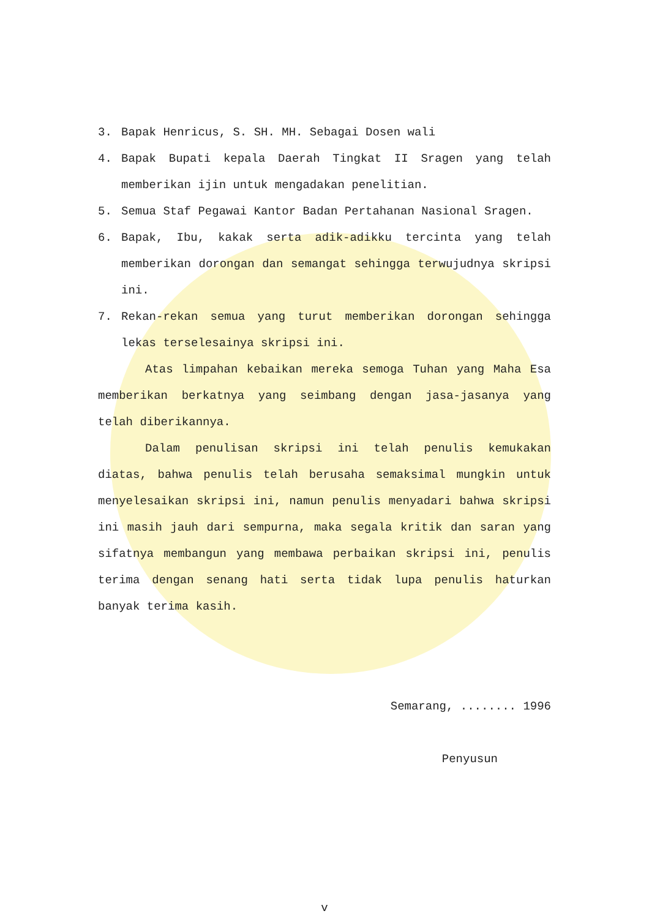3. Bapak Henricus, S. SH. MH. Sebagai Dosen wali
4. Bapak Bupati kepala Daerah Tingkat II Sragen yang telah memberikan ijin untuk mengadakan penelitian.
5. Semua Staf Pegawai Kantor Badan Pertahanan Nasional Sragen.
6. Bapak, Ibu, kakak serta adik-adikku tercinta yang telah memberikan dorongan dan semangat sehingga terwujudnya skripsi ini.
7. Rekan-rekan semua yang turut memberikan dorongan sehingga lekas terselesainya skripsi ini.
Atas limpahan kebaikan mereka semoga Tuhan yang Maha Esa memberikan berkatnya yang seimbang dengan jasa-jasanya yang telah diberikannya.
Dalam penulisan skripsi ini telah penulis kemukakan diatas, bahwa penulis telah berusaha semaksimal mungkin untuk menyelesaikan skripsi ini, namun penulis menyadari bahwa skripsi ini masih jauh dari sempurna, maka segala kritik dan saran yang sifatnya membangun yang membawa perbaikan skripsi ini, penulis terima dengan senang hati serta tidak lupa penulis haturkan banyak terima kasih.
Semarang, ........ 1996
Penyusun
v